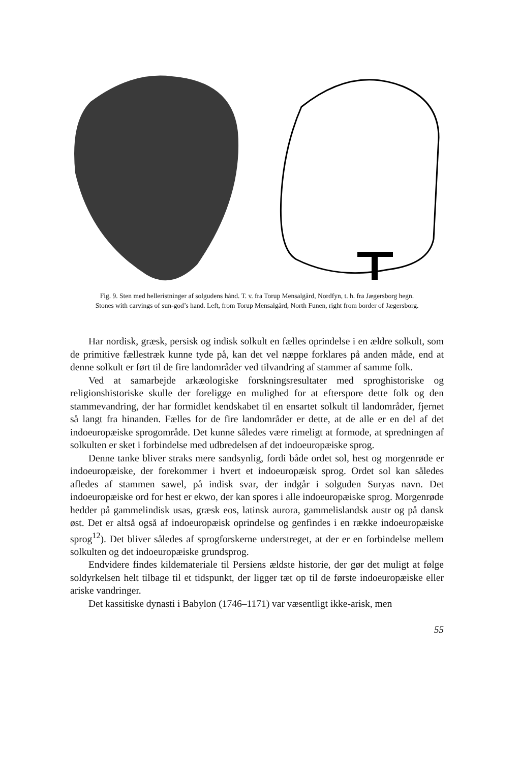Fig. 9. Sten med helleristninger af solgudens hånd. T. v. fra Torup Mensalgård, Nordfyn, t. h. fra Jægersborg hegn.
Stones with carvings of sun-god’s hand. Left, from Torup Mensalgård, North Funen, right from border of Jægersborg.
Har nordisk, græsk, persisk og indisk solkult en fælles oprindelse i en ældre solkult, som de primitive fællestræk kunne tyde på, kan det vel næppe forklares på anden måde, end at denne solkult er ført til de fire landområder ved tilvandring af stammer af samme folk.
Ved at samarbejde arkæologiske forskningsresultater med sproghistoriske og religionshistoriske skulle der foreligge en mulighed for at efterspore dette folk og den stammevandring, der har formidlet kendskabet til en ensartet solkult til landområder, fjernet så langt fra hinanden. Fælles for de fire landområder er dette, at de alle er en del af det indoeuropæiske sprogområde. Det kunne således være rimeligt at formode, at spredningen af solkulten er sket i forbindelse med udbredelsen af det indoeuropæiske sprog.
Denne tanke bliver straks mere sandsynlig, fordi både ordet sol, hest og morgenrøde er indoeuropæiske, der forekommer i hvert et indoeuropæisk sprog. Ordet sol kan således afledes af stammen sawel, på indisk svar, der indgår i solguden Suryas navn. Det indoeuropæiske ord for hest er ekwo, der kan spores i alle indoeuropæiske sprog. Morgenrøde hedder på gammelindisk usas, græsk eos, latinsk aurora, gammelislandsk austr og på dansk øst. Det er altså også af indoeuropæisk oprindelse og genfindes i en række indoeuropæiske sprog<sup>12</sup>). Det bliver således af sprogforskerne understreget, at der er en forbindelse mellem solkulten og det indoeuropæiske grundsprog.
Endvidere findes kildemateriale til Persiens ældste historie, der gør det muligt at følge soldyrkelsen helt tilbage til et tidspunkt, der ligger tæt op til de første indoeuropæiske eller ariske vandringer.
Det kassitiske dynasti i Babylon (1746–1171) var væsentligt ikke-arisk, men
55